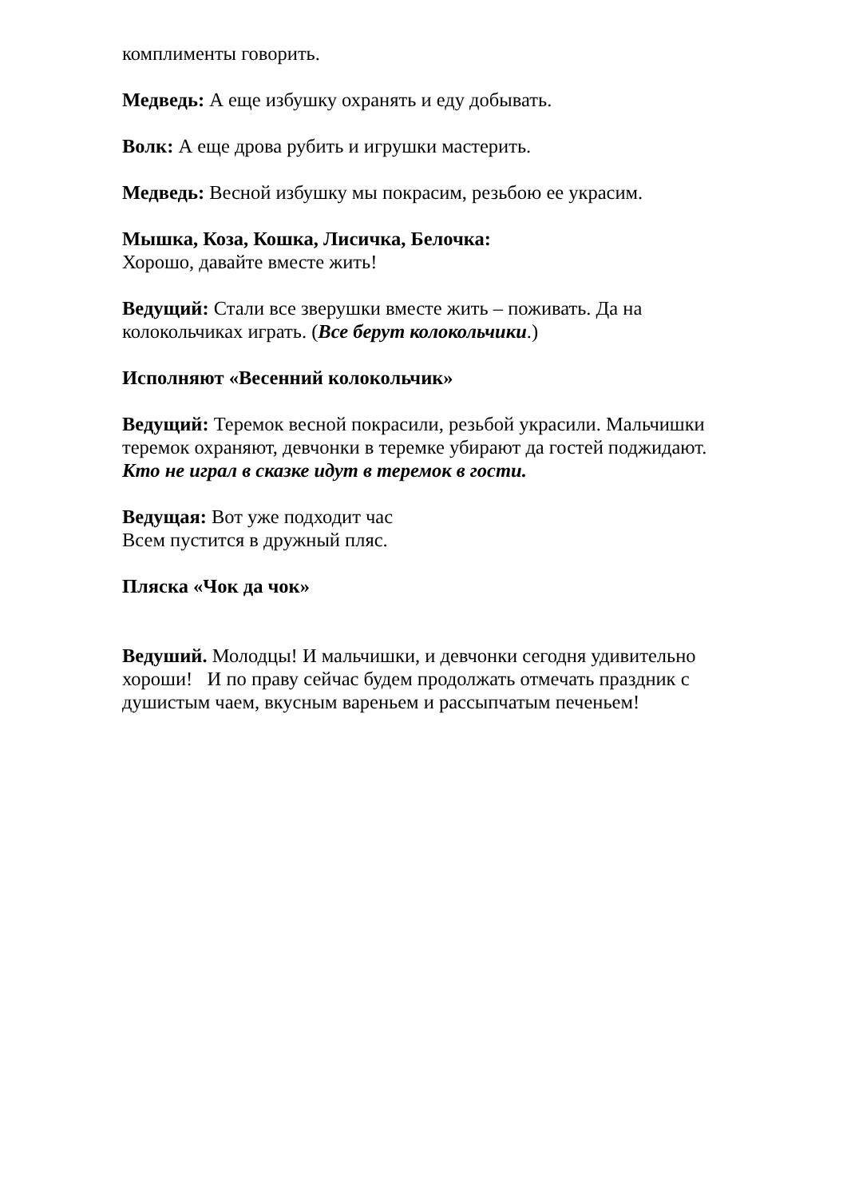комплименты говорить.
Медведь: А еще избушку охранять и еду добывать.
Волк: А еще дрова рубить и игрушки мастерить.
Медведь: Весной избушку мы покрасим, резьбою ее украсим.
Мышка, Коза, Кошка, Лисичка, Белочка:
Хорошо, давайте вместе жить!
Ведущий: Стали все зверушки вместе жить – поживать. Да на колокольчиках играть. (Все берут колокольчики.)
Исполняют «Весенний колокольчик»
Ведущий: Теремок весной покрасили, резьбой украсили. Мальчишки теремок охраняют, девчонки в теремке убирают да гостей поджидают.
Кто не играл в сказке идут в теремок в гости.
Ведущая: Вот уже подходит час
Всем пустится в дружный пляс.
Пляска «Чок да чок»
Ведуший. Молодцы! И мальчишки, и девчонки сегодня удивительно хороши! И по праву сейчас будем продолжать отмечать праздник с душистым чаем, вкусным вареньем и рассыпчатым печеньем!